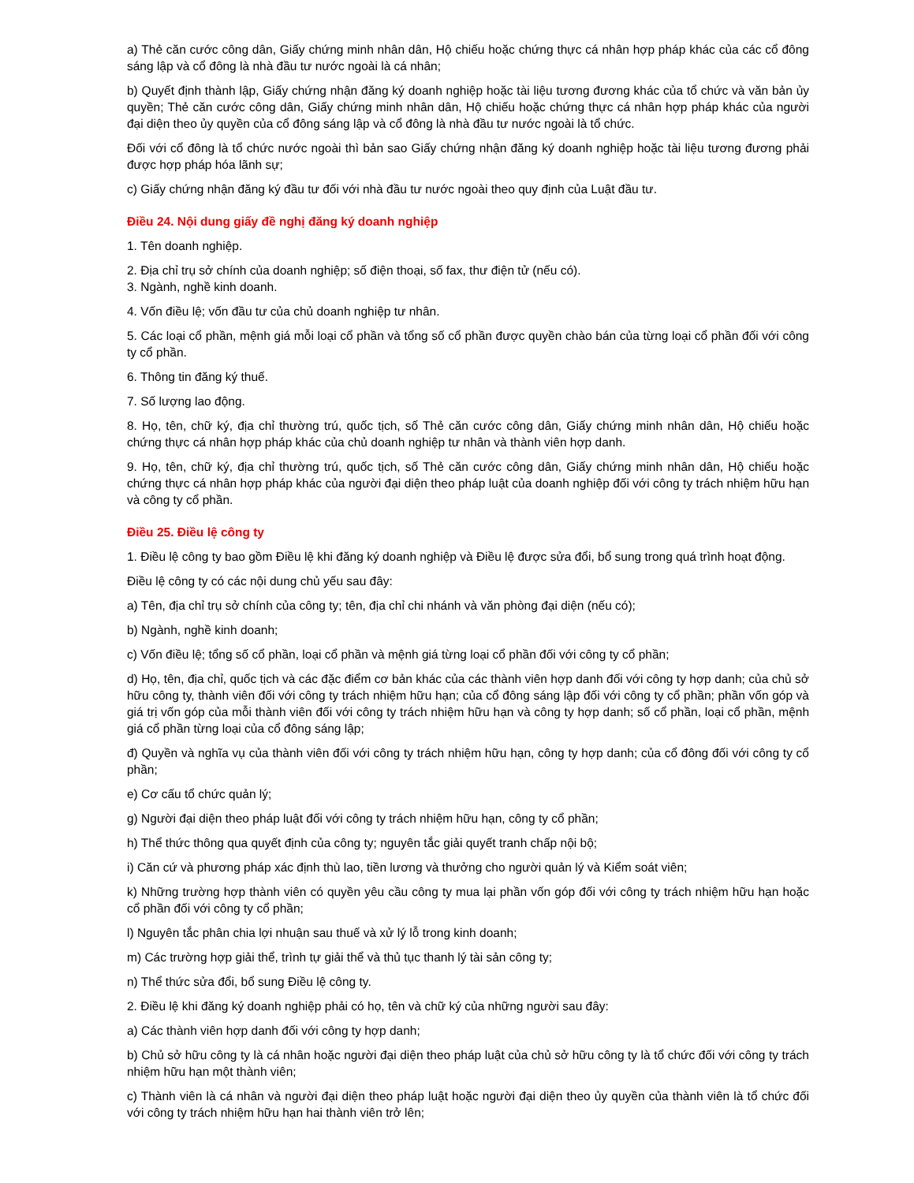a) Thẻ căn cước công dân, Giấy chứng minh nhân dân, Hộ chiếu hoặc chứng thực cá nhân hợp pháp khác của các cổ đông sáng lập và cổ đông là nhà đầu tư nước ngoài là cá nhân;
b) Quyết định thành lập, Giấy chứng nhận đăng ký doanh nghiệp hoặc tài liệu tương đương khác của tổ chức và văn bản ủy quyền; Thẻ căn cước công dân, Giấy chứng minh nhân dân, Hộ chiếu hoặc chứng thực cá nhân hợp pháp khác của người đại diện theo ủy quyền của cổ đông sáng lập và cổ đông là nhà đầu tư nước ngoài là tổ chức.
Đối với cổ đông là tổ chức nước ngoài thì bản sao Giấy chứng nhận đăng ký doanh nghiệp hoặc tài liệu tương đương phải được hợp pháp hóa lãnh sự;
c) Giấy chứng nhận đăng ký đầu tư đối với nhà đầu tư nước ngoài theo quy định của Luật đầu tư.
Điều 24. Nội dung giấy đề nghị đăng ký doanh nghiệp
1. Tên doanh nghiệp.
2. Địa chỉ trụ sở chính của doanh nghiệp; số điện thoại, số fax, thư điện tử (nếu có).
3. Ngành, nghề kinh doanh.
4. Vốn điều lệ; vốn đầu tư của chủ doanh nghiệp tư nhân.
5. Các loại cổ phần, mệnh giá mỗi loại cổ phần và tổng số cổ phần được quyền chào bán của từng loại cổ phần đối với công ty cổ phần.
6. Thông tin đăng ký thuế.
7. Số lượng lao động.
8. Họ, tên, chữ ký, địa chỉ thường trú, quốc tịch, số Thẻ căn cước công dân, Giấy chứng minh nhân dân, Hộ chiếu hoặc chứng thực cá nhân hợp pháp khác của chủ doanh nghiệp tư nhân và thành viên hợp danh.
9. Họ, tên, chữ ký, địa chỉ thường trú, quốc tịch, số Thẻ căn cước công dân, Giấy chứng minh nhân dân, Hộ chiếu hoặc chứng thực cá nhân hợp pháp khác của người đại diện theo pháp luật của doanh nghiệp đối với công ty trách nhiệm hữu hạn và công ty cổ phần.
Điều 25. Điều lệ công ty
1. Điều lệ công ty bao gồm Điều lệ khi đăng ký doanh nghiệp và Điều lệ được sửa đổi, bổ sung trong quá trình hoạt động.
Điều lệ công ty có các nội dung chủ yếu sau đây:
a) Tên, địa chỉ trụ sở chính của công ty; tên, địa chỉ chi nhánh và văn phòng đại diện (nếu có);
b) Ngành, nghề kinh doanh;
c) Vốn điều lệ; tổng số cổ phần, loại cổ phần và mệnh giá từng loại cổ phần đối với công ty cổ phần;
d) Họ, tên, địa chỉ, quốc tịch và các đặc điểm cơ bản khác của các thành viên hợp danh đối với công ty hợp danh; của chủ sở hữu công ty, thành viên đối với công ty trách nhiệm hữu hạn; của cổ đông sáng lập đối với công ty cổ phần; phần vốn góp và giá trị vốn góp của mỗi thành viên đối với công ty trách nhiệm hữu hạn và công ty hợp danh; số cổ phần, loại cổ phần, mệnh giá cổ phần từng loại của cổ đông sáng lập;
đ) Quyền và nghĩa vụ của thành viên đối với công ty trách nhiệm hữu hạn, công ty hợp danh; của cổ đông đối với công ty cổ phần;
e) Cơ cấu tổ chức quản lý;
g) Người đại diện theo pháp luật đối với công ty trách nhiệm hữu hạn, công ty cổ phần;
h) Thể thức thông qua quyết định của công ty; nguyên tắc giải quyết tranh chấp nội bộ;
i) Căn cứ và phương pháp xác định thù lao, tiền lương và thưởng cho người quản lý và Kiểm soát viên;
k) Những trường hợp thành viên có quyền yêu cầu công ty mua lại phần vốn góp đối với công ty trách nhiệm hữu hạn hoặc cổ phần đối với công ty cổ phần;
l) Nguyên tắc phân chia lợi nhuận sau thuế và xử lý lỗ trong kinh doanh;
m) Các trường hợp giải thể, trình tự giải thể và thủ tục thanh lý tài sản công ty;
n) Thể thức sửa đổi, bổ sung Điều lệ công ty.
2. Điều lệ khi đăng ký doanh nghiệp phải có họ, tên và chữ ký của những người sau đây:
a) Các thành viên hợp danh đối với công ty hợp danh;
b) Chủ sở hữu công ty là cá nhân hoặc người đại diện theo pháp luật của chủ sở hữu công ty là tổ chức đối với công ty trách nhiệm hữu hạn một thành viên;
c) Thành viên là cá nhân và người đại diện theo pháp luật hoặc người đại diện theo ủy quyền của thành viên là tổ chức đối với công ty trách nhiệm hữu hạn hai thành viên trở lên;